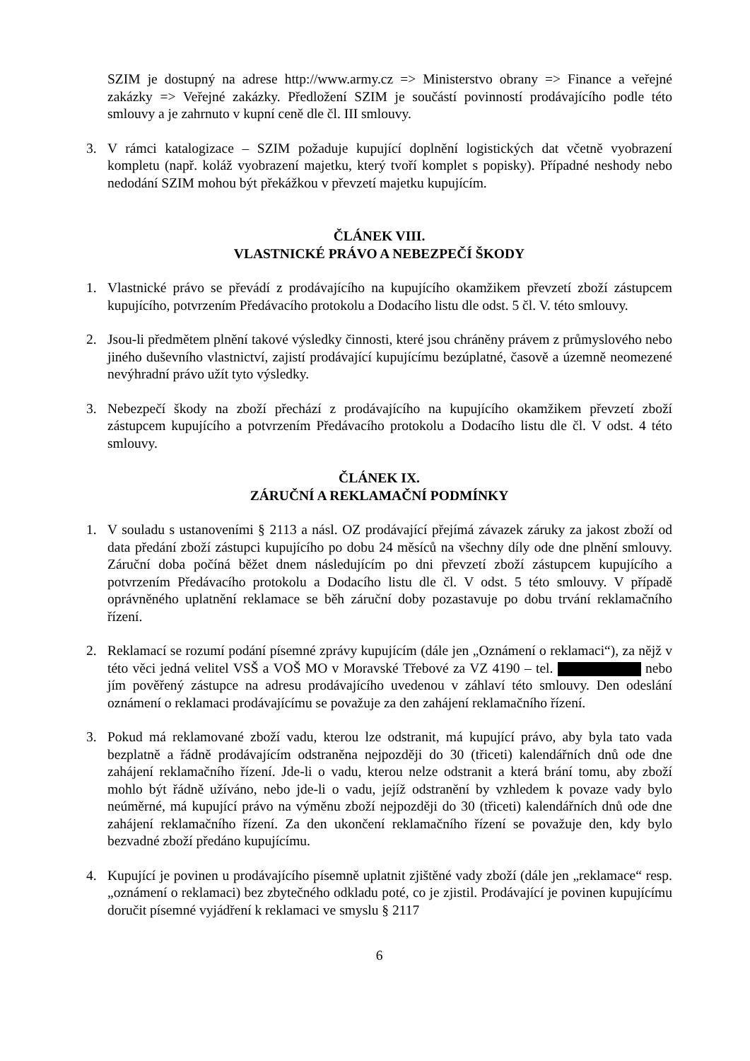SZIM je dostupný na adrese http://www.army.cz => Ministerstvo obrany => Finance a veřejné zakázky => Veřejné zakázky. Předložení SZIM je součástí povinností prodávajícího podle této smlouvy a je zahrnuto v kupní ceně dle čl. III smlouvy.
3. V rámci katalogizace – SZIM požaduje kupující doplnění logistických dat včetně vyobrazení kompletu (např. koláž vyobrazení majetku, který tvoří komplet s popisky). Případné neshody nebo nedodání SZIM mohou být překážkou v převzetí majetku kupujícím.
ČLÁNEK VIII.
VLASTNICKÉ PRÁVO A NEBEZPEČÍ ŠKODY
1. Vlastnické právo se převádí z prodávajícího na kupujícího okamžikem převzetí zboží zástupcem kupujícího, potvrzením Předávacího protokolu a Dodacího listu dle odst. 5 čl. V. této smlouvy.
2. Jsou-li předmětem plnění takové výsledky činnosti, které jsou chráněny právem z průmyslového nebo jiného duševního vlastnictví, zajistí prodávající kupujícímu bezúplatné, časově a územně neomezené nevýhradní právo užít tyto výsledky.
3. Nebezpečí škody na zboží přechází z prodávajícího na kupujícího okamžikem převzetí zboží zástupcem kupujícího a potvrzením Předávacího protokolu a Dodacího listu dle čl. V odst. 4 této smlouvy.
ČLÁNEK IX.
ZÁRUČNÍ A REKLAMAČNÍ PODMÍNKY
1. V souladu s ustanoveními § 2113 a násl. OZ prodávající přejímá závazek záruky za jakost zboží od data předání zboží zástupci kupujícího po dobu 24 měsíců na všechny díly ode dne plnění smlouvy. Záruční doba počíná běžet dnem následujícím po dni převzetí zboží zástupcem kupujícího a potvrzením Předávacího protokolu a Dodacího listu dle čl. V odst. 5 této smlouvy. V případě oprávněného uplatnění reklamace se běh záruční doby pozastavuje po dobu trvání reklamačního řízení.
2. Reklamací se rozumí podání písemné zprávy kupujícím (dále jen „Oznámení o reklamaci“), za nějž v této věci jedná velitel VSŠ a VOŠ MO v Moravské Třebové za VZ 4190 – tel. nebo jím pověřený zástupce na adresu prodávajícího uvedenou v záhlaví této smlouvy. Den odeslání oznámení o reklamaci prodávajícímu se považuje za den zahájení reklamačního řízení.
3. Pokud má reklamované zboží vadu, kterou lze odstranit, má kupující právo, aby byla tato vada bezplatně a řádně prodávajícím odstraněna nejpozději do 30 (třiceti) kalendářních dnů ode dne zahájení reklamačního řízení. Jde-li o vadu, kterou nelze odstranit a která brání tomu, aby zboží mohlo být řádně užíváno, nebo jde-li o vadu, jejíž odstranění by vzhledem k povaze vady bylo neúměrné, má kupující právo na výměnu zboží nejpozději do 30 (třiceti) kalendářních dnů ode dne zahájení reklamačního řízení. Za den ukončení reklamačního řízení se považuje den, kdy bylo bezvadné zboží předáno kupujícímu.
4. Kupující je povinen u prodávajícího písemně uplatnit zjištěné vady zboží (dále jen „reklamace“ resp. „oznámení o reklamaci) bez zbytečného odkladu poté, co je zjistil. Prodávající je povinen kupujícímu doručit písemné vyjádření k reklamaci ve smyslu § 2117
6